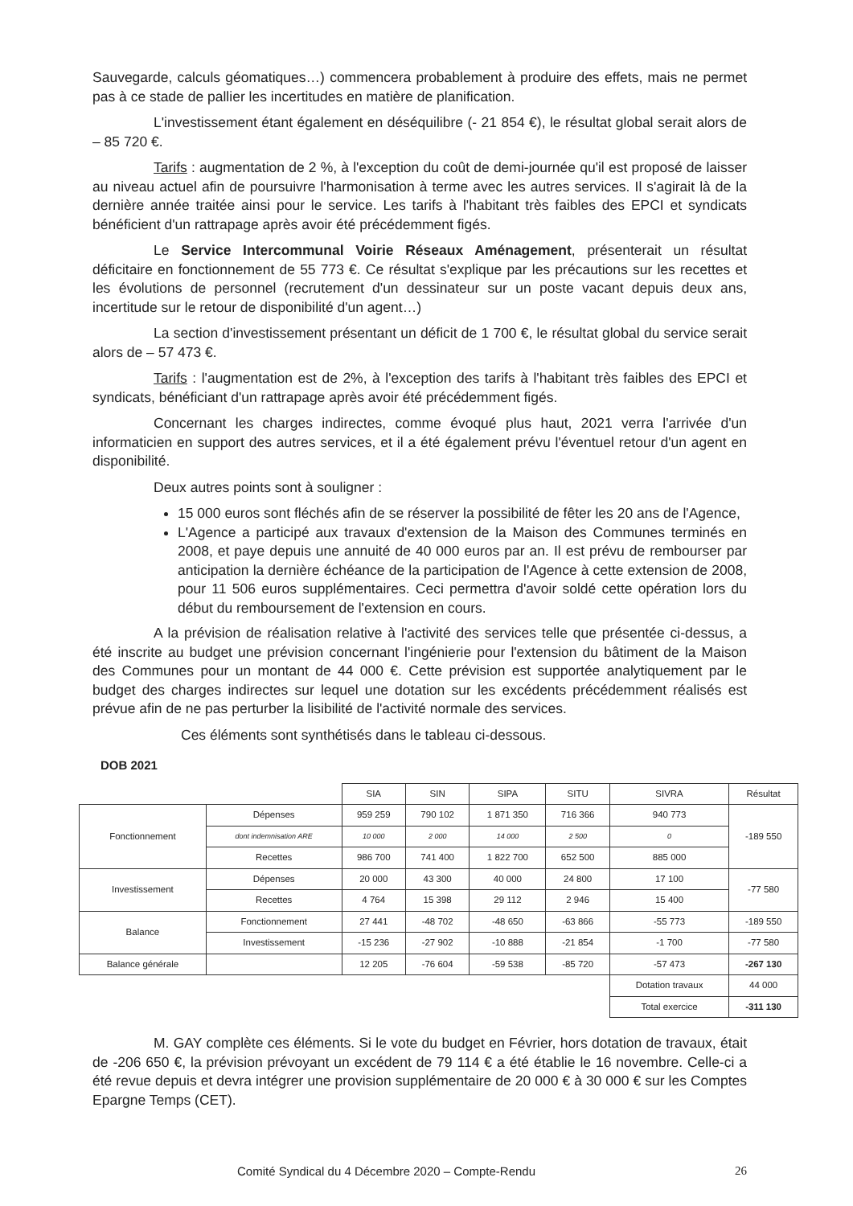Sauvegarde, calculs géomatiques…) commencera probablement à produire des effets, mais ne permet pas à ce stade de pallier les incertitudes en matière de planification.
L'investissement étant également en déséquilibre (- 21 854 €), le résultat global serait alors de – 85 720 €.
Tarifs : augmentation de 2 %, à l'exception du coût de demi-journée qu'il est proposé de laisser au niveau actuel afin de poursuivre l'harmonisation à terme avec les autres services. Il s'agirait là de la dernière année traitée ainsi pour le service. Les tarifs à l'habitant très faibles des EPCI et syndicats bénéficient d'un rattrapage après avoir été précédemment figés.
Le Service Intercommunal Voirie Réseaux Aménagement, présenterait un résultat déficitaire en fonctionnement de 55 773 €. Ce résultat s'explique par les précautions sur les recettes et les évolutions de personnel (recrutement d'un dessinateur sur un poste vacant depuis deux ans, incertitude sur le retour de disponibilité d'un agent…)
La section d'investissement présentant un déficit de 1 700 €, le résultat global du service serait alors de – 57 473 €.
Tarifs : l'augmentation est de 2%, à l'exception des tarifs à l'habitant très faibles des EPCI et syndicats, bénéficiant d'un rattrapage après avoir été précédemment figés.
Concernant les charges indirectes, comme évoqué plus haut, 2021 verra l'arrivée d'un informaticien en support des autres services, et il a été également prévu l'éventuel retour d'un agent en disponibilité.
Deux autres points sont à souligner :
15 000 euros sont fléchés afin de se réserver la possibilité de fêter les 20 ans de l'Agence,
L'Agence a participé aux travaux d'extension de la Maison des Communes terminés en 2008, et paye depuis une annuité de 40 000 euros par an. Il est prévu de rembourser par anticipation la dernière échéance de la participation de l'Agence à cette extension de 2008, pour 11 506 euros supplémentaires. Ceci permettra d'avoir soldé cette opération lors du début du remboursement de l'extension en cours.
A la prévision de réalisation relative à l'activité des services telle que présentée ci-dessus, a été inscrite au budget une prévision concernant l'ingénierie pour l'extension du bâtiment de la Maison des Communes pour un montant de 44 000 €. Cette prévision est supportée analytiquement par le budget des charges indirectes sur lequel une dotation sur les excédents précédemment réalisés est prévue afin de ne pas perturber la lisibilité de l'activité normale des services.
Ces éléments sont synthétisés dans le tableau ci-dessous.
DOB 2021
| | | SIA | SIN | SIPA | SITU | SIVRA | Résultat |
| Fonctionnement | Dépenses | 959 259 | 790 102 | 1 871 350 | 716 366 | 940 773 | -189 550 |
| | dont indemnisation ARE | 10 000 | 2 000 | 14 000 | 2 500 | 0 | |
| | Recettes | 986 700 | 741 400 | 1 822 700 | 652 500 | 885 000 | |
| Investissement | Dépenses | 20 000 | 43 300 | 40 000 | 24 800 | 17 100 | -77 580 |
| | Recettes | 4 764 | 15 398 | 29 112 | 2 946 | 15 400 | |
| Balance | Fonctionnement | 27 441 | -48 702 | -48 650 | -63 866 | -55 773 | -189 550 |
| | Investissement | -15 236 | -27 902 | -10 888 | -21 854 | -1 700 | -77 580 |
| Balance générale | | 12 205 | -76 604 | -59 538 | -85 720 | -57 473 | -267 130 |
| | | | | | | Dotation travaux | 44 000 |
| | | | | | | Total exercice | -311 130 |
M. GAY complète ces éléments. Si le vote du budget en Février, hors dotation de travaux, était de -206 650 €, la prévision prévoyant un excédent de 79 114 € a été établie le 16 novembre. Celle-ci a été revue depuis et devra intégrer une provision supplémentaire de 20 000 € à 30 000 € sur les Comptes Epargne Temps (CET).
Comité Syndical du 4 Décembre 2020 – Compte-Rendu 26